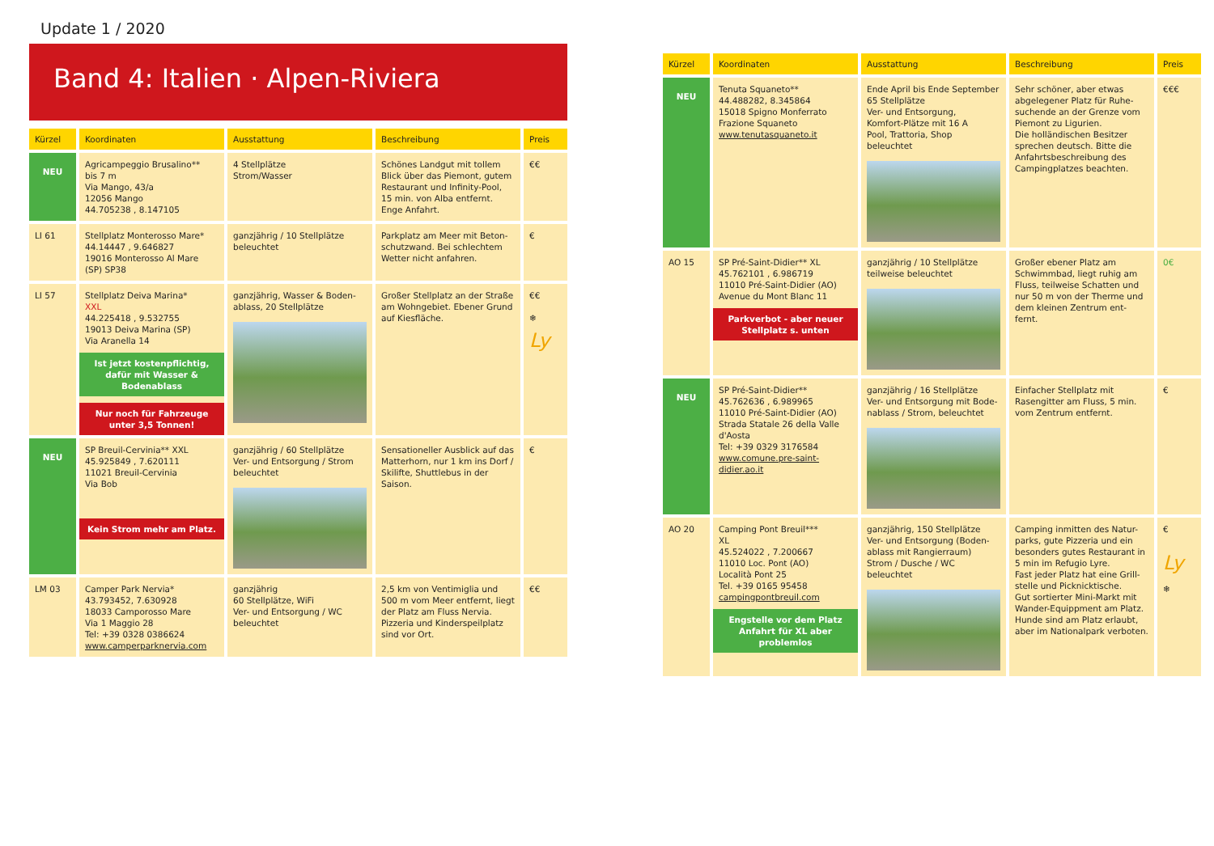Update 1 / 2020
Band 4: Italien · Alpen-Riviera
| Kürzel | Koordinaten | Ausstattung | Beschreibung | Preis |
| --- | --- | --- | --- | --- |
| NEU | Agricampeggio Brusalino** bis 7 m Via Mango, 43/a 12056 Mango 44.705238 , 8.147105 | 4 Stellplätze Strom/Wasser | Schönes Landgut mit tollem Blick über das Piemont, gutem Restaurant und Infinity-Pool, 15 min. von Alba entfernt. Enge Anfahrt. | €€ |
| LI 61 | Stellplatz Monterosso Mare* 44.14447 , 9.646827 19016 Monterosso Al Mare (SP) SP38 | ganzjährig / 10 Stellplätze beleuchtet | Parkplatz am Meer mit Beton-schutzwand. Bei schlechtem Wetter nicht anfahren. | € |
| LI 57 | Stellplatz Deiva Marina* XXL 44.225418 , 9.532755 19013 Deiva Marina (SP) Via Aranella 14 Ist jetzt kostenpflichtig, dafür mit Wasser & Bodenablass Nur noch für Fahrzeuge unter 3,5 Tonnen! | ganzjährig, Wasser & Boden-ablass, 20 Stellplätze | Großer Stellplatz an der Straße am Wohngebiet. Ebener Grund auf Kiesfläche. | €€ ❄ Ly |
| NEU | SP Breuil-Cervinia** XXL 45.925849 , 7.620111 11021 Breuil-Cervinia Via Bob Kein Strom mehr am Platz. | ganzjährig / 60 Stellplätze Ver- und Entsorgung / Strom beleuchtet | Sensationeller Ausblick auf das Matterhorn, nur 1 km ins Dorf / Skilifte, Shuttlebus in der Saison. | € |
| LM 03 | Camper Park Nervia* 43.793452, 7.630928 18033 Camporosso Mare Via 1 Maggio 28 Tel: +39 0328 0386624 www.camperparknervia.com | ganzjährig 60 Stellplätze, WiFi Ver- und Entsorgung / WC beleuchtet | 2,5 km von Ventimiglia und 500 m vom Meer entfernt, liegt der Platz am Fluss Nervia. Pizzeria und Kinderspeilplatz sind vor Ort. | €€ |
| Kürzel | Koordinaten | Ausstattung | Beschreibung | Preis |
| --- | --- | --- | --- | --- |
| NEU | Tenuta Squaneto** 44.488282, 8.345864 15018 Spigno Monferrato Frazione Squaneto www.tenutasquaneto.it | Ende April bis Ende September 65 Stellplätze Ver- und Entsorgung, Komfort-Plätze mit 16 A Pool, Trattoria, Shop beleuchtet | Sehr schöner, aber etwas abgelegener Platz für Ruhe-suchende an der Grenze vom Piemont zu Ligurien. Die holländischen Besitzer sprechen deutsch. Bitte die Anfahrtsbeschreibung des Campingplatzes beachten. | €€€ |
| AO 15 | SP Pré-Saint-Didier** XL 45.762101 , 6.986719 11010 Pré-Saint-Didier (AO) Avenue du Mont Blanc 11 Parkverbot - aber neuer Stellplatz s. unten | ganzjährig / 10 Stellplätze teilweise beleuchtet | Großer ebener Platz am Schwimmbad, liegt ruhig am Fluss, teilweise Schatten und nur 50 m von der Therme und dem kleinen Zentrum ent-fernt. | 0€ |
| NEU | SP Pré-Saint-Didier** 45.762636 , 6.989965 11010 Pré-Saint-Didier (AO) Strada Statale 26 della Valle d'Aosta Tel: +39 0329 3176584 www.comune.pre-saint-didier.ao.it | ganzjährig / 16 Stellplätze Ver- und Entsorgung mit Bode-nablass / Strom, beleuchtet | Einfacher Stellplatz mit Rasengitter am Fluss, 5 min. vom Zentrum entfernt. | € |
| AO 20 | Camping Pont Breuil*** XL 45.524022 , 7.200667 11010 Loc. Pont (AO) Località Pont 25 Tel. +39 0165 95458 campingpontbreuil.com Engstelle vor dem Platz Anfahrt für XL aber problemlos | ganzjährig, 150 Stellplätze Ver- und Entsorgung (Boden-ablass mit Rangierraum) Strom / Dusche / WC beleuchtet | Camping inmitten des Natur-parks, gute Pizzeria und ein besonders gutes Restaurant in 5 min im Refugio Lyre. Fast jeder Platz hat eine Grill-stelle und Picknicktische. Gut sortierter Mini-Markt mit Wander-Equippment am Platz. Hunde sind am Platz erlaubt, aber im Nationalpark verboten. | € Ly ❄ |